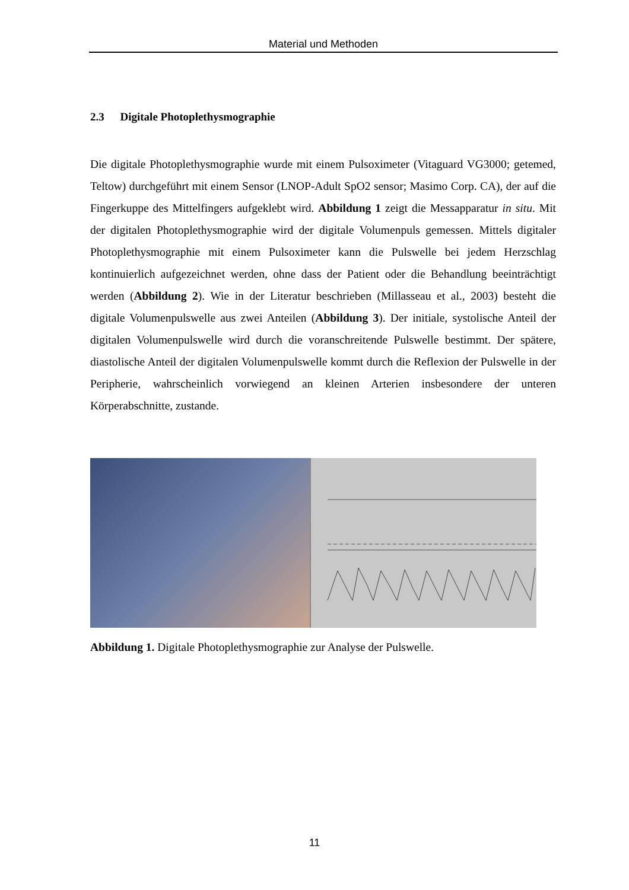Material und Methoden
2.3 Digitale Photoplethysmographie
Die digitale Photoplethysmographie wurde mit einem Pulsoximeter (Vitaguard VG3000; getemed, Teltow) durchgeführt mit einem Sensor (LNOP-Adult SpO2 sensor; Masimo Corp. CA), der auf die Fingerkuppe des Mittelfingers aufgeklebt wird. Abbildung 1 zeigt die Messapparatur in situ. Mit der digitalen Photoplethysmographie wird der digitale Volumenpuls gemessen. Mittels digitaler Photoplethysmographie mit einem Pulsoximeter kann die Pulswelle bei jedem Herzschlag kontinuierlich aufgezeichnet werden, ohne dass der Patient oder die Behandlung beeinträchtigt werden (Abbildung 2). Wie in der Literatur beschrieben (Millasseau et al., 2003) besteht die digitale Volumenpulswelle aus zwei Anteilen (Abbildung 3). Der initiale, systolische Anteil der digitalen Volumenpulswelle wird durch die voranschreitende Pulswelle bestimmt. Der spätere, diastolische Anteil der digitalen Volumenpulswelle kommt durch die Reflexion der Pulswelle in der Peripherie, wahrscheinlich vorwiegend an kleinen Arterien insbesondere der unteren Körperabschnitte, zustande.
Abbildung 1. Digitale Photoplethysmographie zur Analyse der Pulswelle.
11